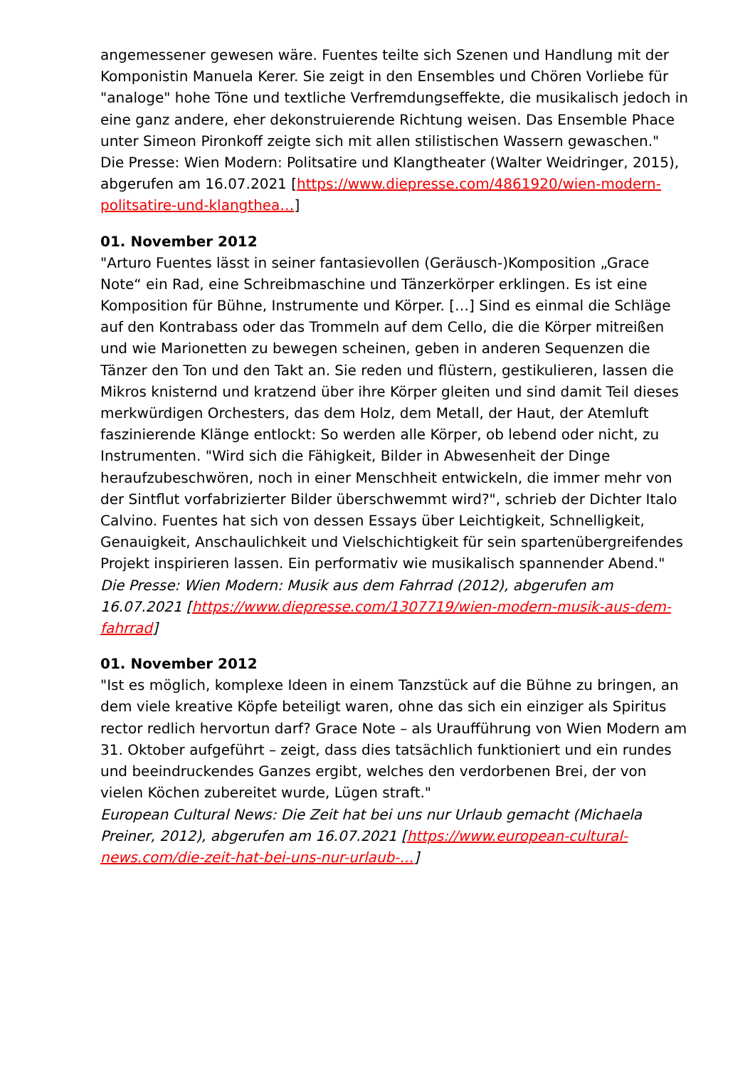angemessener gewesen wäre. Fuentes teilte sich Szenen und Handlung mit der Komponistin Manuela Kerer. Sie zeigt in den Ensembles und Chören Vorliebe für "analoge" hohe Töne und textliche Verfremdungseffekte, die musikalisch jedoch in eine ganz andere, eher dekonstruierende Richtung weisen. Das Ensemble Phace unter Simeon Pironkoff zeigte sich mit allen stilistischen Wassern gewaschen."
Die Presse: Wien Modern: Politsatire und Klangtheater (Walter Weidringer, 2015), abgerufen am 16.07.2021 [https://www.diepresse.com/4861920/wien-modern-politsatire-und-klangthea…]
01. November 2012
"Arturo Fuentes lässt in seiner fantasievollen (Geräusch-)Komposition „Grace Note“ ein Rad, eine Schreibmaschine und Tänzerkörper erklingen. Es ist eine Komposition für Bühne, Instrumente und Körper. […] Sind es einmal die Schläge auf den Kontrabass oder das Trommeln auf dem Cello, die die Körper mitreißen und wie Marionetten zu bewegen scheinen, geben in anderen Sequenzen die Tänzer den Ton und den Takt an. Sie reden und flüstern, gestikulieren, lassen die Mikros knisternd und kratzend über ihre Körper gleiten und sind damit Teil dieses merkwürdigen Orchesters, das dem Holz, dem Metall, der Haut, der Atemluft faszinierende Klänge entlockt: So werden alle Körper, ob lebend oder nicht, zu Instrumenten. "Wird sich die Fähigkeit, Bilder in Abwesenheit der Dinge heraufzubeschwören, noch in einer Menschheit entwickeln, die immer mehr von der Sintflut vorfabrizierter Bilder überschwemmt wird?", schrieb der Dichter Italo Calvino. Fuentes hat sich von dessen Essays über Leichtigkeit, Schnelligkeit, Genauigkeit, Anschaulichkeit und Vielschichtigkeit für sein spartenübergreifendes Projekt inspirieren lassen. Ein performativ wie musikalisch spannender Abend."
Die Presse: Wien Modern: Musik aus dem Fahrrad (2012), abgerufen am 16.07.2021 [https://www.diepresse.com/1307719/wien-modern-musik-aus-dem-fahrrad]
01. November 2012
"Ist es möglich, komplexe Ideen in einem Tanzstück auf die Bühne zu bringen, an dem viele kreative Köpfe beteiligt waren, ohne das sich ein einziger als Spiritus rector redlich hervortun darf? Grace Note – als Uraufführung von Wien Modern am 31. Oktober aufgeführt – zeigt, dass dies tatsächlich funktioniert und ein rundes und beeindruckendes Ganzes ergibt, welches den verdorbenen Brei, der von vielen Köchen zubereitet wurde, Lügen straft."
European Cultural News: Die Zeit hat bei uns nur Urlaub gemacht (Michaela Preiner, 2012), abgerufen am 16.07.2021 [https://www.european-cultural-news.com/die-zeit-hat-bei-uns-nur-urlaub-…]